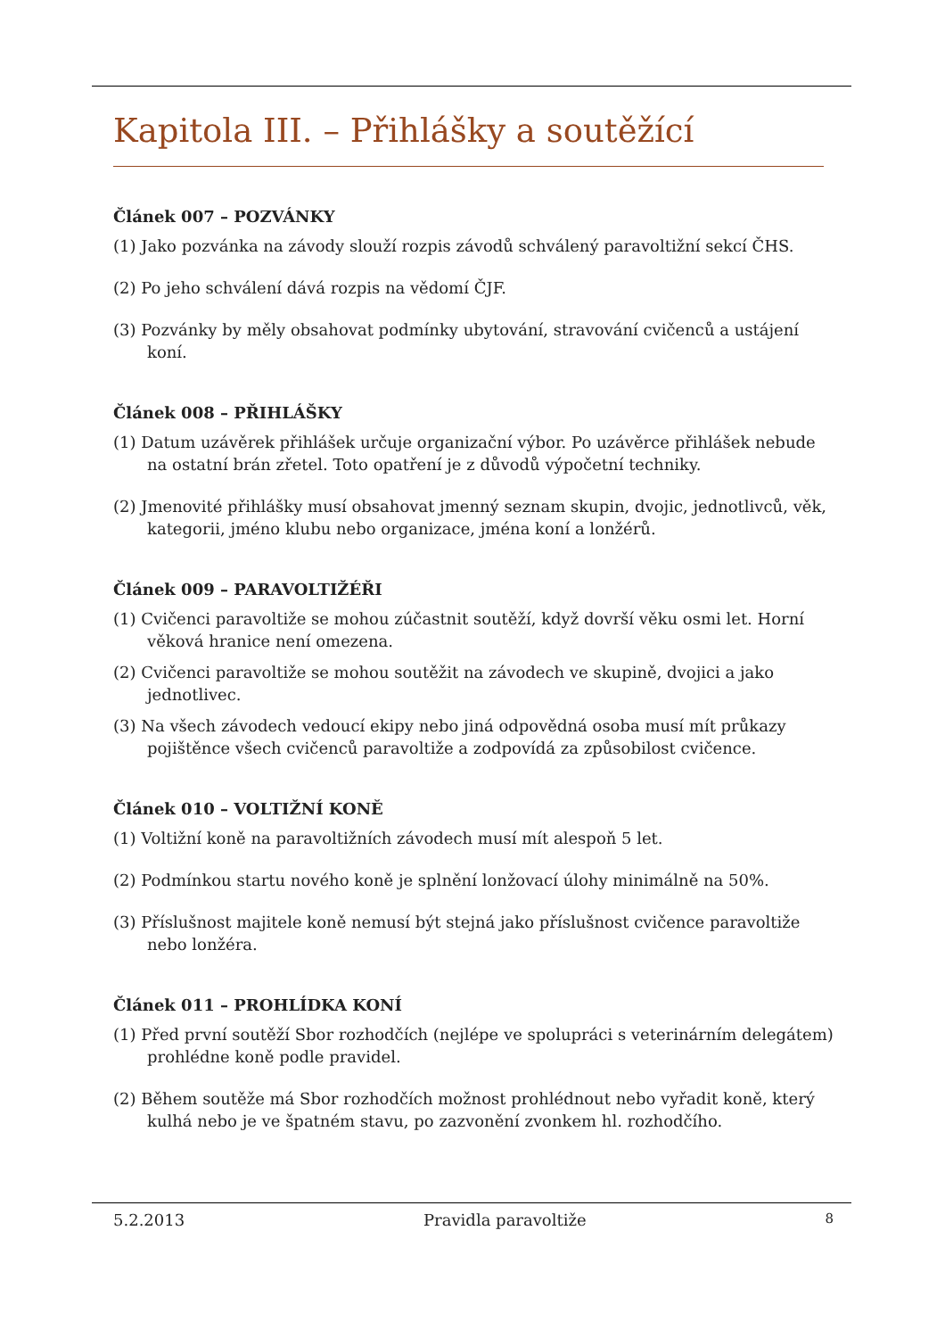Kapitola III. – Přihlášky a soutěžící
Článek 007 – POZVÁNKY
(1) Jako pozvánka na závody slouží rozpis závodů schválený paravoltižní sekcí ČHS.
(2) Po jeho schválení dává rozpis na vědomí ČJF.
(3) Pozvánky by měly obsahovat podmínky ubytování, stravování cvičenců a ustájení koní.
Článek 008 – PŘIHLÁŠKY
(1) Datum uzávěrek přihlášek určuje organizační výbor. Po uzávěrce přihlášek nebude na ostatní brán zřetel. Toto opatření je z důvodů výpočetní techniky.
(2) Jmenovité přihlášky musí obsahovat jmenný seznam skupin, dvojic, jednotlivců, věk, kategorii, jméno klubu nebo organizace, jména koní a lonžérů.
Článek 009 – PARAVOLTIŽÉŘI
(1) Cvičenci paravoltiže se mohou zúčastnit soutěží, když dovrší věku osmi let. Horní věková hranice není omezena.
(2) Cvičenci paravoltiže se mohou soutěžit na závodech ve skupině, dvojici a jako jednotlivec.
(3) Na všech závodech vedoucí ekipy nebo jiná odpovědná osoba musí mít průkazy pojištěnce všech cvičenců paravoltiže a zodpovídá za způsobilost cvičence.
Článek 010 – VOLTIŽNÍ KONĚ
(1) Voltižní koně na paravoltižních závodech musí mít alespoň 5 let.
(2) Podmínkou startu nového koně je splnění lonžovací úlohy minimálně na 50%.
(3) Příslušnost majitele koně nemusí být stejná jako příslušnost cvičence paravoltiže nebo lonžéra.
Článek 011 – PROHLÍDKA KONÍ
(1) Před první soutěží Sbor rozhodčích (nejlépe ve spolupráci s veterinárním delegátem) prohlédne koně podle pravidel.
(2) Během soutěže má Sbor rozhodčích možnost prohlédnout nebo vyřadit koně, který kulhá nebo je ve špatném stavu, po zazvonění zvonkem hl. rozhodčího.
5.2.2013 Pravidla paravoltiže 8